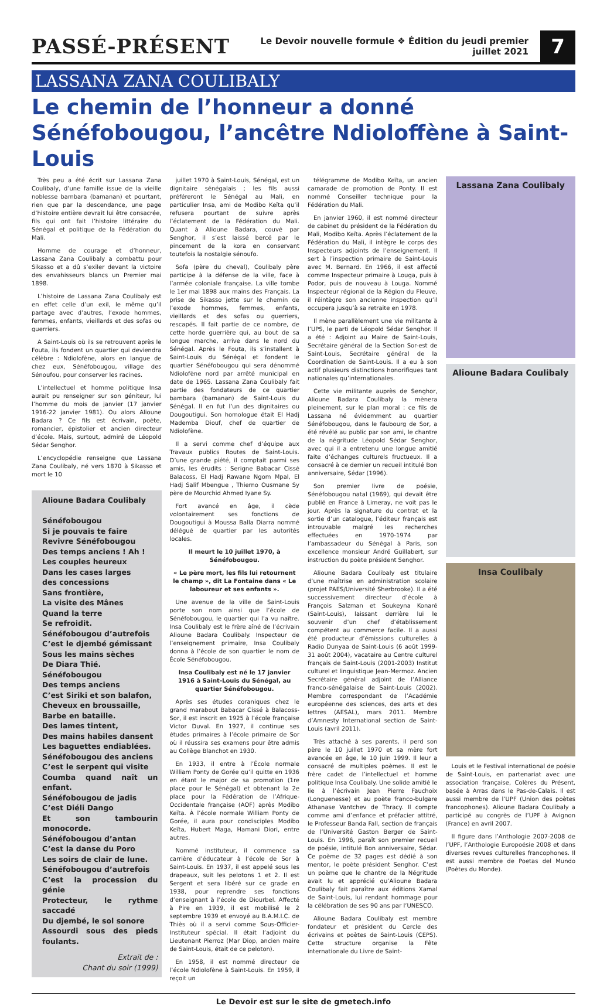PASSÉ-PRÉSENT
Le Devoir nouvelle formule ❖ Édition du jeudi premier juillet 2021
7
LASSANA ZANA COULIBALY
Le chemin de l’honneur a donné Sénéfobougou, l’ancêtre Ndioloffène à Saint-Louis
Très peu a été écrit sur Lassana Zana Coulibaly, d’une famille issue de la vieille noblesse bambara (bamanan) et pourtant, rien que par la descendance, une page d’histoire entière devrait lui être consacrée, fils qui ont fait l’histoire littéraire du Sénégal et politique de la Fédération du Mali.
Homme de courage et d’honneur, Lassana Zana Coulibaly a combattu pour Sikasso et a dû s’exiler devant la victoire des envahisseurs blancs un Premier mai 1898.
L’histoire de Lassana Zana Coulibaly est en effet celle d’un exil, le même qu’il partage avec d’autres, l’exode hommes, femmes, enfants, vieillards et des sofas ou guerriers.
A Saint-Louis où ils se retrouvent après le Fouta, ils fondent un quartier qui deviendra célèbre : Ndiolofène, alors en langue de chez eux, Sénéfobougou, village des Sénoufou, pour conserver les racines.
L’intellectuel et homme politique Insa aurait pu renseigner sur son géniteur, lui l’homme du mois de janvier (17 janvier 1916-22 janvier 1981). Ou alors Alioune Badara ? Ce fils est écrivain, poète, romancier, épistolier et ancien directeur d’école. Mais, surtout, admiré de Léopold Sédar Senghor.
L’encyclopédie renseigne que Lassana Zana Coulibaly, né vers 1870 à Sikasso et mort le 10
Alioune Badara Coulibaly
Sénéfobougou
Si je pouvais te faire
Revivre Sénéfobougou
Des temps anciens ! Ah !
Les couples heureux
Dans les cases larges
des concessions
Sans frontière,
La visite des Mânes
Quand la terre
Se refroidit.
Sénéfobougou d’autrefois
C’est le djembé gémissant
Sous les mains sèches
De Diara Thié.
Sénéfobougou
Des temps anciens
C’est Siriki et son balafon,
Cheveux en broussaille,
Barbe en bataille.
Des lames tintent,
Des mains habiles dansent
Les baguettes endiablées.
Sénéfobougou des anciens
C’est le serpent qui visite
Coumba quand naît un enfant.
Sénéfobougou de jadis
C’est Diéli Dango
Et son tambourin monocorde.
Sénéfobougou d’antan
C’est la danse du Poro
Les soirs de clair de lune.
Sénéfobougou d’autrefois
C’est la procession du génie
Protecteur, le rythme saccadé
Du djembé, le sol sonore
Assourdi sous des pieds foulants.
Extrait de :
Chant du soir (1999)
juillet 1970 à Saint-Louis, Sénégal, est un dignitaire sénégalais ; les fils aussi préféreront le Sénégal au Mali, en particulier Insa, ami de Modibo Keïta qu’il refusera pourtant de suivre après l’éclatement de la Fédération du Mali. Quant à Alioune Badara, couvé par Senghor, il s’est laissé bercé par le pincement de la kora en conservant toutefois la nostalgie sénoufo.
Sofa (père du cheval), Coulibaly père participe à la défense de la ville, face à l’armée coloniale française. La ville tombe le 1er mai 1898 aux mains des Français. La prise de Sikasso jette sur le chemin de l’exode hommes, femmes, enfants, vieillards et des sofas ou guerriers, rescapés. Il fait partie de ce nombre, de cette horde guerrière qui, au bout de sa longue marche, arrive dans le nord du Sénégal. Après le Fouta, ils s’installent à Saint-Louis du Sénégal et fondent le quartier Sénéfobougou qui sera dénommé Ndiolofène nord par arrêté municipal en date de 1965. Lassana Zana Coulibaly fait partie des fondateurs de ce quartier bambara (bamanan) de Saint-Louis du Sénégal. Il en fut l’un des dignitaires ou Dougoutigui. Son homologue était El Hadj Mademba Diouf, chef de quartier de Ndiolofène.
Il a servi comme chef d’équipe aux Travaux publics Routes de Saint-Louis. D’une grande piété, il comptait parmi ses amis, les érudits : Serigne Babacar Cissé Balacoss, El Hadj Rawane Ngom Mpal, El Hadj Salif Mbengue , Thierno Ousmane Sy père de Mourchid Ahmed Iyane Sy.
Fort avancé en âge, il cède volontairement ses fonctions de Dougoutigui à Moussa Balla Diarra nommé délégué de quartier par les autorités locales.
Il meurt le 10 juillet 1970, à Sénéfobougou.
« Le père mort, les fils lui retournent le champ », dit La Fontaine dans « Le laboureur et ses enfants ».
Une avenue de la ville de Saint-Louis porte son nom ainsi que l’école de Sénéfobougou, le quartier qui l’a vu naître. Insa Coulibaly est le frère aîné de l’écrivain Alioune Badara Coulibaly. Inspecteur de l’enseignement primaire, Insa Coulibaly donna à l’école de son quartier le nom de École Sénéfobougou.
Insa Coulibaly est né le 17 janvier 1916 à Saint-Louis du Sénégal, au quartier Sénéfobougou.
Après ses études coraniques chez le grand marabout Babacar Cissé à Balacoss-Sor, il est inscrit en 1925 à l’école française Victor Duval. En 1927, il continue ses études primaires à l’école primaire de Sor où il réussira ses examens pour être admis au Collège Blanchot en 1930.
En 1933, il entre à l’École normale William Ponty de Gorée qu’il quitte en 1936 en étant le major de sa promotion (1re place pour le Sénégal) et obtenant la 2e place pour la Fédération de l’Afrique-Occidentale française (AOF) après Modibo Keïta. À l’école normale William Ponty de Gorée, il aura pour condisciples Modibo Keïta, Hubert Maga, Hamani Diori, entre autres.
Nommé instituteur, il commence sa carrière d’éducateur à l’école de Sor à Saint-Louis. En 1937, il est appelé sous les drapeaux, suit les pelotons 1 et 2. Il est Sergent et sera libéré sur ce grade en 1938, pour reprendre ses fonctions d’enseignant à l’école de Diourbel. Affecté à Pire en 1939, il est mobilisé le 2 septembre 1939 et envoyé au B.A.M.I.C. de Thiès où il a servi comme Sous-Officier-Instituteur spécial. Il était l’adjoint du Lieutenant Pierroz (Mar Diop, ancien maire de Saint-Louis, était de ce peloton).
En 1958, il est nommé directeur de l’école Ndiolofène à Saint-Louis. En 1959, il reçoit un
télégramme de Modibo Keïta, un ancien camarade de promotion de Ponty. Il est nommé Conseiller technique pour la Fédération du Mali.
En janvier 1960, il est nommé directeur de cabinet du président de la Fédération du Mali, Modibo Keïta. Après l’éclatement de la Fédération du Mali, il intègre le corps des Inspecteurs adjoints de l’enseignement. Il sert à l’inspection primaire de Saint-Louis avec M. Bernard. En 1966, il est affecté comme Inspecteur primaire à Louga, puis à Podor, puis de nouveau à Louga. Nommé Inspecteur régional de la Région du Fleuve, il réintègre son ancienne inspection qu’il occupera jusqu’à sa retraite en 1978.
Il mène parallèlement une vie militante à l’UPS, le parti de Léopold Sédar Senghor. Il a été : Adjoint au Maire de Saint-Louis, Secrétaire général de la Section Sor-est de Saint-Louis, Secrétaire général de la Coordination de Saint-Louis. Il a eu à son actif plusieurs distinctions honorifiques tant nationales qu’internationales.
Cette vie militante auprès de Senghor, Alioune Badara Coulibaly la mènera pleinement, sur le plan moral : ce fils de Lassana né évidemment au quartier Sénéfobougou, dans le faubourg de Sor, a été révélé au public par son ami, le chantre de la négritude Léopold Sédar Senghor, avec qui il a entretenu une longue amitié faite d’échanges culturels fructueux. Il a consacré à ce dernier un recueil intitulé Bon anniversaire, Sédar (1996).
Son premier livre de poésie, Sénéfobougou natal (1969), qui devait être publié en France à Limeray, ne voit pas le jour. Après la signature du contrat et la sortie d’un catalogue, l’éditeur français est introuvable malgré les recherches effectuées en 1970-1974 par l’ambassadeur du Sénégal à Paris, son excellence monsieur André Guillabert, sur instruction du poète président Senghor.
Alioune Badara Coulibaly est titulaire d’une maîtrise en administration scolaire (projet PAES/Université Sherbrooke). Il a été successivement directeur d’école à François Salzman et Soukeyna Konaré (Saint-Louis), laissant derrière lui le souvenir d’un chef d’établissement compétent au commerce facile. Il a aussi été producteur d’émissions culturelles à Radio Dunyaa de Saint-Louis (6 août 1999-31 août 2004), vacataire au Centre culturel français de Saint-Louis (2001-2003) Institut culturel et linguistique Jean-Mermoz. Ancien Secrétaire général adjoint de l’Alliance franco-sénégalaise de Saint-Louis (2002). Membre correspondant de l’Académie européenne des sciences, des arts et des lettres (AESAL), mars 2011. Membre d’Amnesty International section de Saint-Louis (avril 2011).
Très attaché à ses parents, il perd son père le 10 juillet 1970 et sa mère fort avancée en âge, le 10 juin 1999. Il leur a consacré de multiples poèmes. Il est le frère cadet de l’intellectuel et homme politique Insa Coulibaly. Une solide amitié le lie à l’écrivain Jean Pierre Fauchoix (Longuenesse) et au poète franco-bulgare Athanase Vantchev de Thracy. Il compte comme ami d’enfance et préfacier attitré, le Professeur Banda Fall, section de français de l’Université Gaston Berger de Saint-Louis. En 1996, paraît son premier recueil de poésie, intitulé Bon anniversaire, Sédar. Ce poème de 32 pages est dédié à son mentor, le poète président Senghor. C’est un poème que le chantre de la Négritude avait lu et apprécié qu’Alioune Badara Coulibaly fait paraître aux éditions Xamal de Saint-Louis, lui rendant hommage pour la célébration de ses 90 ans par l’UNESCO.
Alioune Badara Coulibaly est membre fondateur et président du Cercle des écrivains et poètes de Saint-Louis (CEPS). Cette structure organise la Fête internationale du Livre de Saint-
Lassana Zana Coulibaly
Alioune Badara Coulibaly
Insa Coulibaly
Louis et le Festival international de poésie de Saint-Louis, en partenariat avec une association française, Colères du Présent, basée à Arras dans le Pas-de-Calais. Il est aussi membre de l’UPF (Union des poètes francophones). Alioune Badara Coulibaly a participé au congrès de l’UPF à Avignon (France) en avril 2007.
Il figure dans l’Anthologie 2007-2008 de l’UPF, l’Anthologie Europoésie 2008 et dans diverses revues culturelles francophones. Il est aussi membre de Poetas del Mundo (Poètes du Monde).
Le Devoir est sur le site de gmetech.info